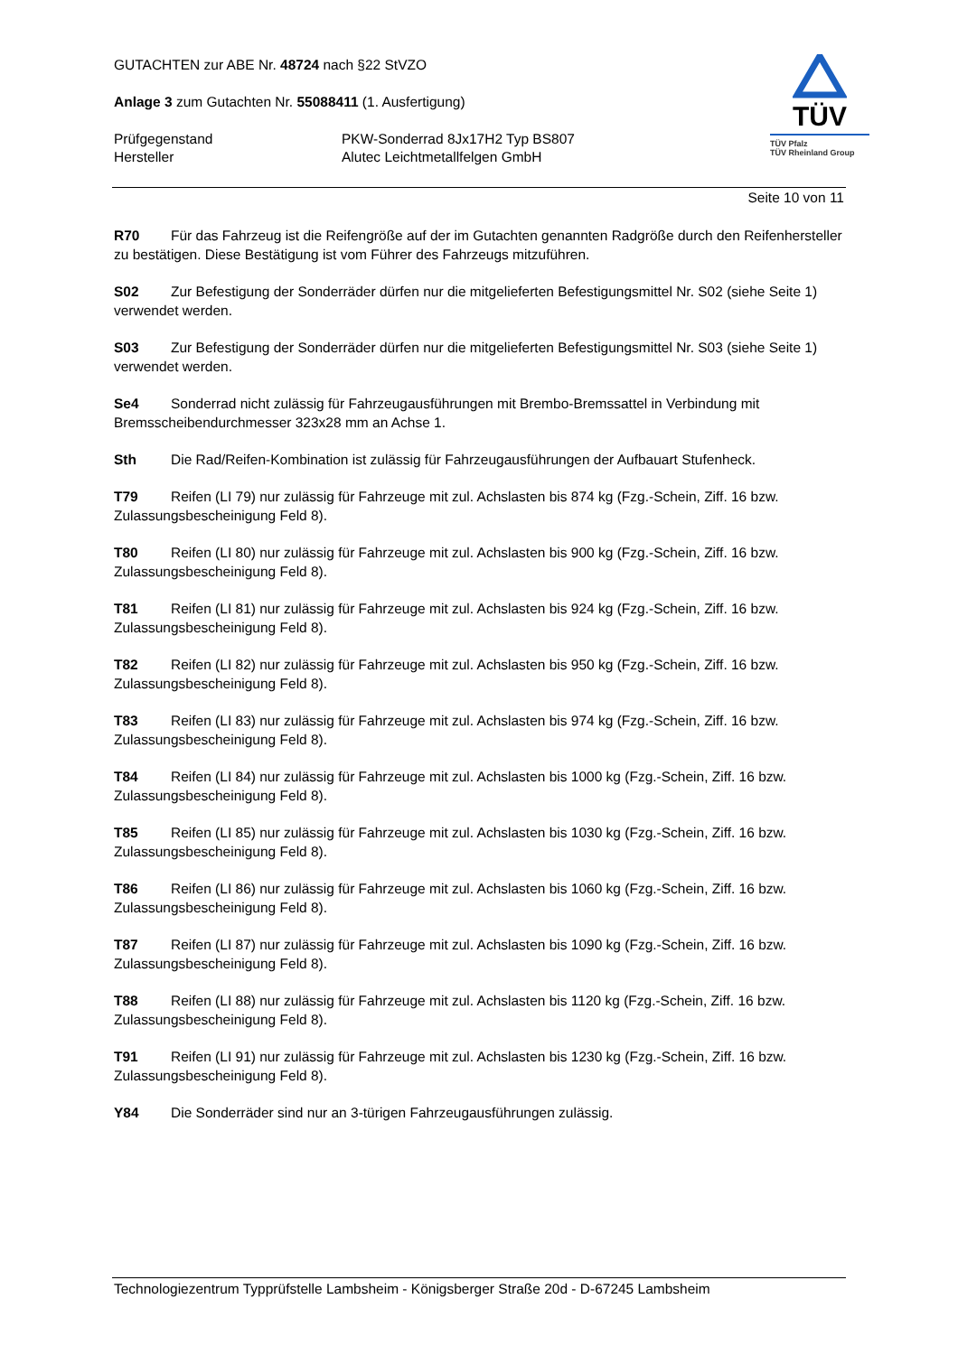GUTACHTEN zur ABE Nr. 48724 nach §22 StVZO
Anlage 3 zum Gutachten Nr. 55088411 (1. Ausfertigung)
Prüfgegenstand PKW-Sonderrad 8Jx17H2 Typ BS807
Hersteller Alutec Leichtmetallfelgen GmbH
TÜV
TÜV Pfalz
TÜV Rheinland Group
Seite 10 von 11
R70 Für das Fahrzeug ist die Reifengröße auf der im Gutachten genannten Radgröße durch den Reifenhersteller zu bestätigen. Diese Bestätigung ist vom Führer des Fahrzeugs mitzuführen.
S02 Zur Befestigung der Sonderräder dürfen nur die mitgelieferten Befestigungsmittel Nr. S02 (siehe Seite 1) verwendet werden.
S03 Zur Befestigung der Sonderräder dürfen nur die mitgelieferten Befestigungsmittel Nr. S03 (siehe Seite 1) verwendet werden.
Se4 Sonderrad nicht zulässig für Fahrzeugausführungen mit Brembo-Bremssattel in Verbindung mit Bremsscheibendurchmesser 323x28 mm an Achse 1.
Sth Die Rad/Reifen-Kombination ist zulässig für Fahrzeugausführungen der Aufbauart Stufenheck.
T79 Reifen (LI 79) nur zulässig für Fahrzeuge mit zul. Achslasten bis 874 kg (Fzg.-Schein, Ziff. 16 bzw. Zulassungsbescheinigung Feld 8).
T80 Reifen (LI 80) nur zulässig für Fahrzeuge mit zul. Achslasten bis 900 kg (Fzg.-Schein, Ziff. 16 bzw. Zulassungsbescheinigung Feld 8).
T81 Reifen (LI 81) nur zulässig für Fahrzeuge mit zul. Achslasten bis 924 kg (Fzg.-Schein, Ziff. 16 bzw. Zulassungsbescheinigung Feld 8).
T82 Reifen (LI 82) nur zulässig für Fahrzeuge mit zul. Achslasten bis 950 kg (Fzg.-Schein, Ziff. 16 bzw. Zulassungsbescheinigung Feld 8).
T83 Reifen (LI 83) nur zulässig für Fahrzeuge mit zul. Achslasten bis 974 kg (Fzg.-Schein, Ziff. 16 bzw. Zulassungsbescheinigung Feld 8).
T84 Reifen (LI 84) nur zulässig für Fahrzeuge mit zul. Achslasten bis 1000 kg (Fzg.-Schein, Ziff. 16 bzw. Zulassungsbescheinigung Feld 8).
T85 Reifen (LI 85) nur zulässig für Fahrzeuge mit zul. Achslasten bis 1030 kg (Fzg.-Schein, Ziff. 16 bzw. Zulassungsbescheinigung Feld 8).
T86 Reifen (LI 86) nur zulässig für Fahrzeuge mit zul. Achslasten bis 1060 kg (Fzg.-Schein, Ziff. 16 bzw. Zulassungsbescheinigung Feld 8).
T87 Reifen (LI 87) nur zulässig für Fahrzeuge mit zul. Achslasten bis 1090 kg (Fzg.-Schein, Ziff. 16 bzw. Zulassungsbescheinigung Feld 8).
T88 Reifen (LI 88) nur zulässig für Fahrzeuge mit zul. Achslasten bis 1120 kg (Fzg.-Schein, Ziff. 16 bzw. Zulassungsbescheinigung Feld 8).
T91 Reifen (LI 91) nur zulässig für Fahrzeuge mit zul. Achslasten bis 1230 kg (Fzg.-Schein, Ziff. 16 bzw. Zulassungsbescheinigung Feld 8).
Y84 Die Sonderräder sind nur an 3-türigen Fahrzeugausführungen zulässig.
Technologiezentrum Typprüfstelle Lambsheim - Königsberger Straße 20d - D-67245 Lambsheim